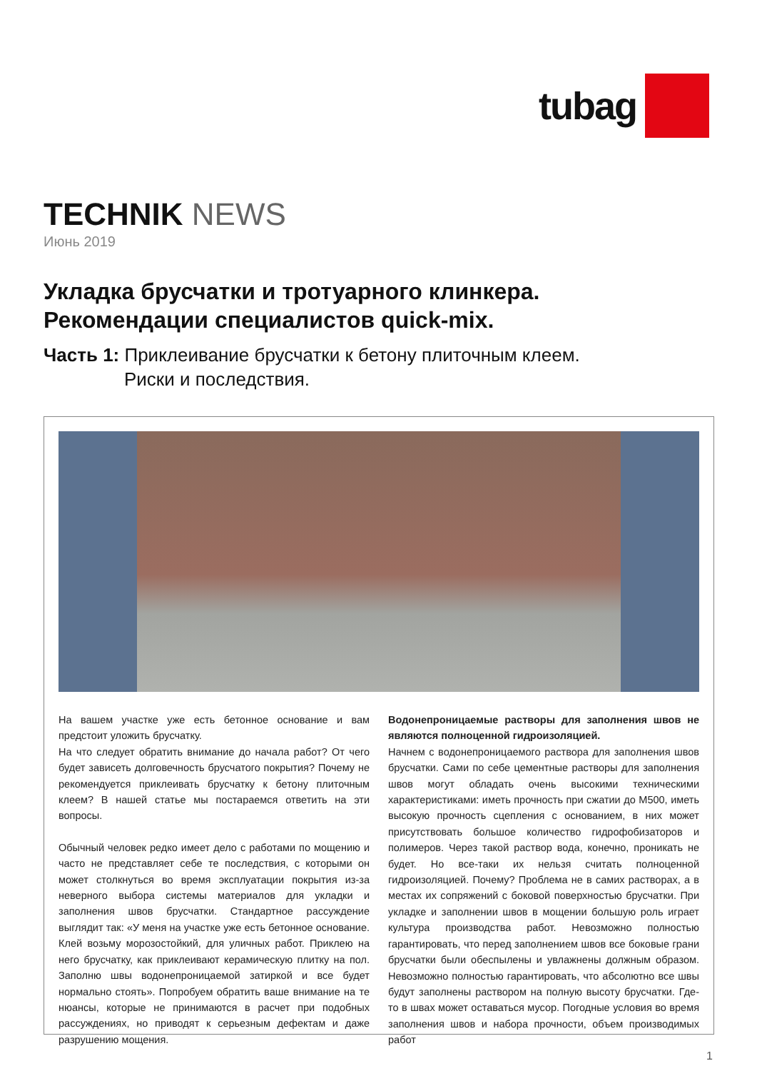tubag
TECHNIK NEWS
Июнь 2019
Укладка брусчатки и тротуарного клинкера.
Рекомендации специалистов quick-mix.
Часть 1: Приклеивание брусчатки к бетону плиточным клеем.
Риски и последствия.
На вашем участке уже есть бетонное основание и вам предстоит уложить брусчатку.
На что следует обратить внимание до начала работ? От чего будет зависеть долговечность брусчатого покрытия? Почему не рекомендуется приклеивать брусчатку к бетону плиточным клеем? В нашей статье мы постараемся ответить на эти вопросы.
Обычный человек редко имеет дело с работами по мощению и часто не представляет себе те последствия, с которыми он может столкнуться во время эксплуатации покрытия из-за неверного выбора системы материалов для укладки и заполнения швов брусчатки. Стандартное рассуждение выглядит так: «У меня на участке уже есть бетонное основание. Клей возьму морозостойкий, для уличных работ. Приклею на него брусчатку, как приклеивают керамическую плитку на пол. Заполню швы водонепроницаемой затиркой и все будет нормально стоять». Попробуем обратить ваше внимание на те нюансы, которые не принимаются в расчет при подобных рассуждениях, но приводят к серьезным дефектам и даже разрушению мощения.
Водонепроницаемые растворы для заполнения швов не являются полноценной гидроизоляцией.
Начнем с водонепроницаемого раствора для заполнения швов брусчатки. Сами по себе цементные растворы для заполнения швов могут обладать очень высокими техническими характеристиками: иметь прочность при сжатии до М500, иметь высокую прочность сцепления с основанием, в них может присутствовать большое количество гидрофобизаторов и полимеров. Через такой раствор вода, конечно, проникать не будет. Но все-таки их нельзя считать полноценной гидроизоляцией. Почему? Проблема не в самих растворах, а в местах их сопряжений с боковой поверхностью брусчатки. При укладке и заполнении швов в мощении большую роль играет культура производства работ. Невозможно полностью гарантировать, что перед заполнением швов все боковые грани брусчатки были обеспылены и увлажнены должным образом. Невозможно полностью гарантировать, что абсолютно все швы будут заполнены раствором на полную высоту брусчатки. Где-то в швах может оставаться мусор. Погодные условия во время заполнения швов и набора прочности, объем производимых работ
1